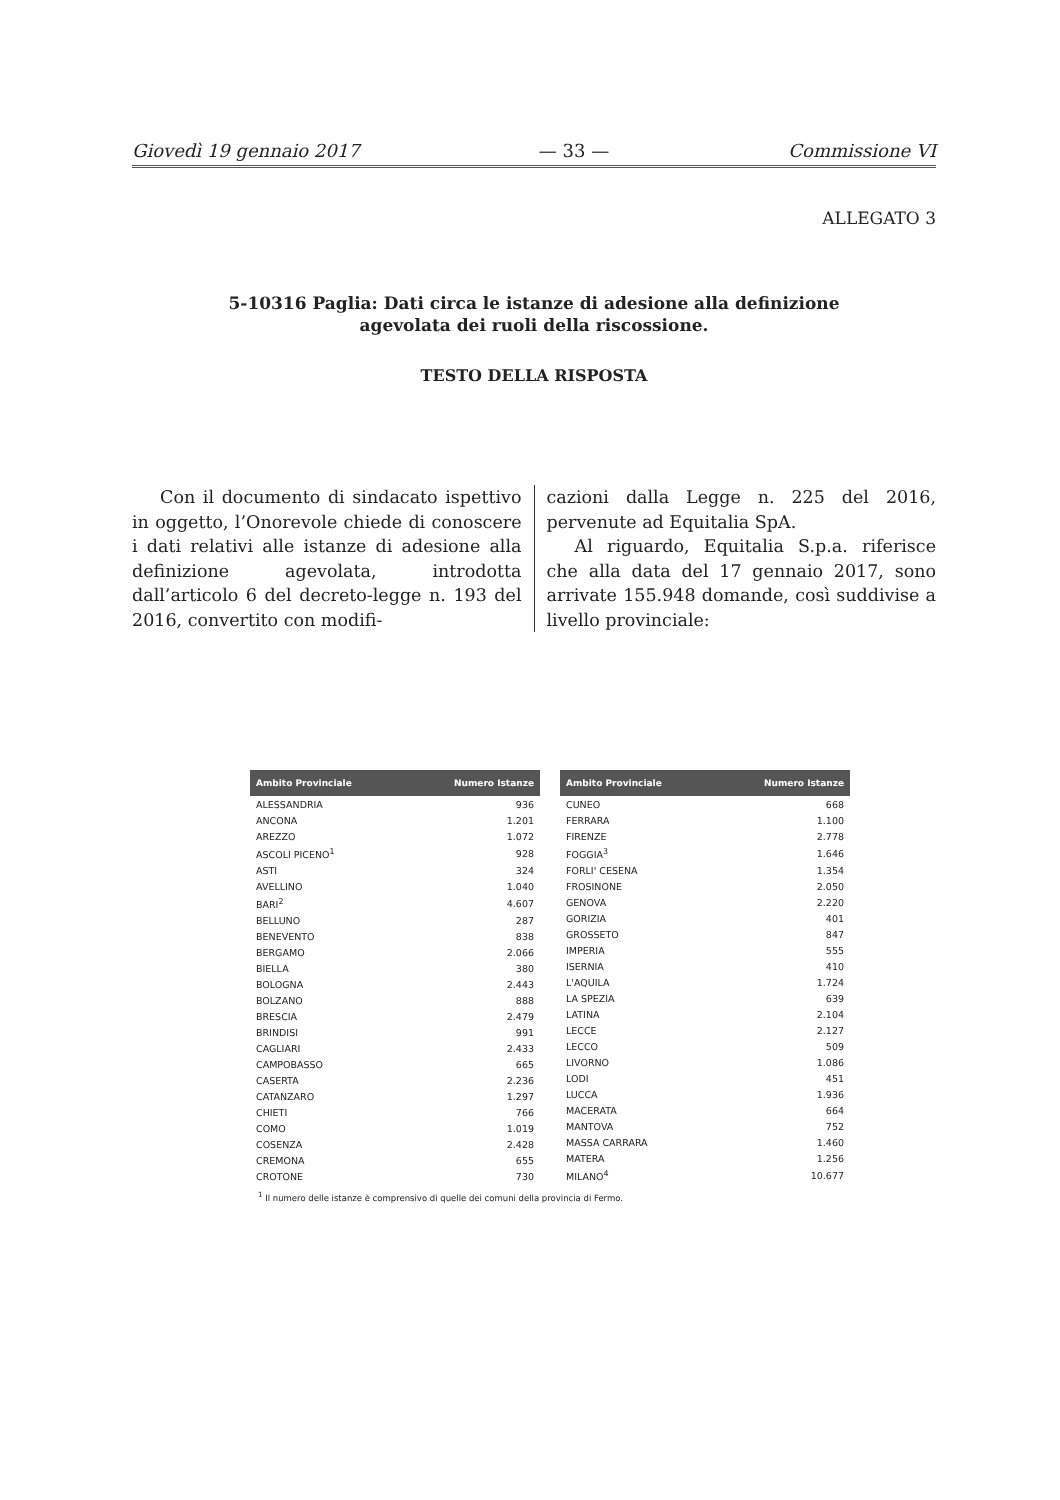Giovedì 19 gennaio 2017 — 33 — Commissione VI
ALLEGATO 3
5-10316 Paglia: Dati circa le istanze di adesione alla definizione
agevolata dei ruoli della riscossione.
TESTO DELLA RISPOSTA
Con il documento di sindacato ispettivo in oggetto, l’Onorevole chiede di conoscere i dati relativi alle istanze di adesione alla definizione agevolata, introdotta dall’articolo 6 del decreto-legge n. 193 del 2016, convertito con modifi-
cazioni dalla Legge n. 225 del 2016, pervenute ad Equitalia SpA.
Al riguardo, Equitalia S.p.a. riferisce che alla data del 17 gennaio 2017, sono arrivate 155.948 domande, così suddivise a livello provinciale:
| Ambito Provinciale | Numero Istanze |
| --- | --- |
| ALESSANDRIA | 936 |
| ANCONA | 1.201 |
| AREZZO | 1.072 |
| ASCOLI PICENO<sup>1</sup> | 928 |
| ASTI | 324 |
| AVELLINO | 1.040 |
| BARI<sup>2</sup> | 4.607 |
| BELLUNO | 287 |
| BENEVENTO | 838 |
| BERGAMO | 2.066 |
| BIELLA | 380 |
| BOLOGNA | 2.443 |
| BOLZANO | 888 |
| BRESCIA | 2.479 |
| BRINDISI | 991 |
| CAGLIARI | 2.433 |
| CAMPOBASSO | 665 |
| CASERTA | 2.236 |
| CATANZARO | 1.297 |
| CHIETI | 766 |
| COMO | 1.019 |
| COSENZA | 2.428 |
| CREMONA | 655 |
| CROTONE | 730 |
| Ambito Provinciale | Numero Istanze |
| --- | --- |
| CUNEO | 668 |
| FERRARA | 1.100 |
| FIRENZE | 2.778 |
| FOGGIA<sup>3</sup> | 1.646 |
| FORLI' CESENA | 1.354 |
| FROSINONE | 2.050 |
| GENOVA | 2.220 |
| GORIZIA | 401 |
| GROSSETO | 847 |
| IMPERIA | 555 |
| ISERNIA | 410 |
| L'AQUILA | 1.724 |
| LA SPEZIA | 639 |
| LATINA | 2.104 |
| LECCE | 2.127 |
| LECCO | 509 |
| LIVORNO | 1.086 |
| LODI | 451 |
| LUCCA | 1.936 |
| MACERATA | 664 |
| MANTOVA | 752 |
| MASSA CARRARA | 1.460 |
| MATERA | 1.256 |
| MILANO<sup>4</sup> | 10.677 |
<sup>1</sup> Il numero delle istanze è comprensivo di quelle dei comuni della provincia di Fermo.